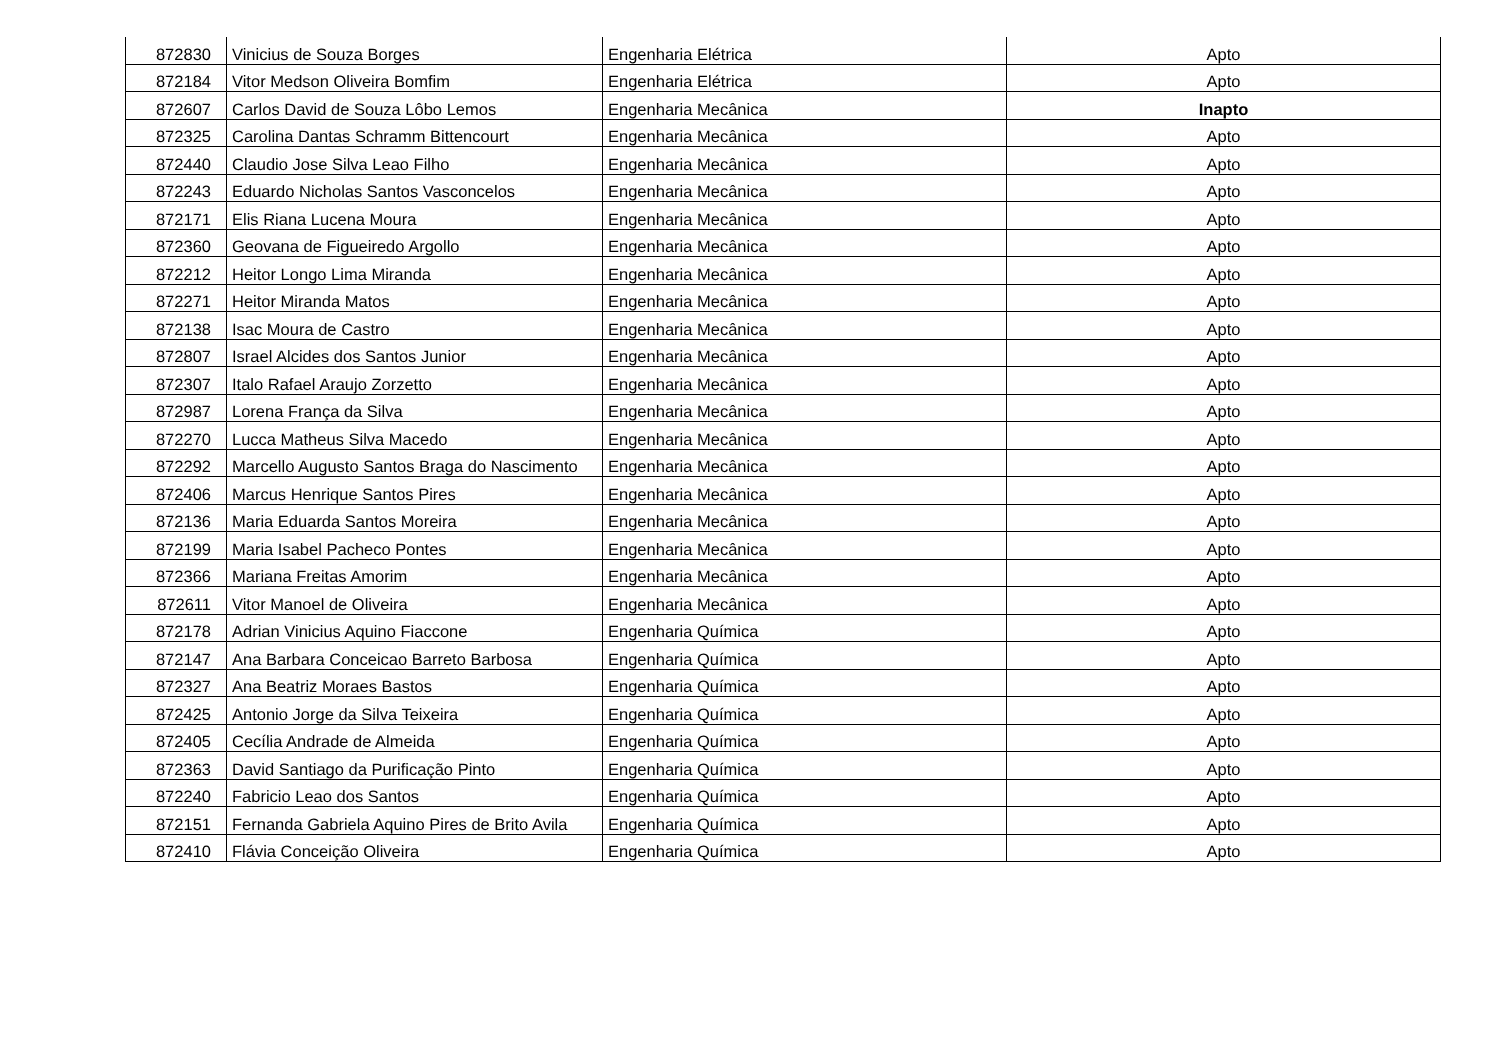| 872830 | Vinicius de Souza Borges | Engenharia Elétrica | Apto |
| 872184 | Vitor Medson Oliveira Bomfim | Engenharia Elétrica | Apto |
| 872607 | Carlos David de Souza Lôbo Lemos | Engenharia Mecânica | Inapto |
| 872325 | Carolina Dantas Schramm Bittencourt | Engenharia Mecânica | Apto |
| 872440 | Claudio Jose Silva Leao Filho | Engenharia Mecânica | Apto |
| 872243 | Eduardo Nicholas Santos Vasconcelos | Engenharia Mecânica | Apto |
| 872171 | Elis Riana Lucena Moura | Engenharia Mecânica | Apto |
| 872360 | Geovana de Figueiredo Argollo | Engenharia Mecânica | Apto |
| 872212 | Heitor Longo Lima Miranda | Engenharia Mecânica | Apto |
| 872271 | Heitor Miranda Matos | Engenharia Mecânica | Apto |
| 872138 | Isac Moura de Castro | Engenharia Mecânica | Apto |
| 872807 | Israel Alcides dos Santos Junior | Engenharia Mecânica | Apto |
| 872307 | Italo Rafael Araujo Zorzetto | Engenharia Mecânica | Apto |
| 872987 | Lorena França da Silva | Engenharia Mecânica | Apto |
| 872270 | Lucca Matheus Silva Macedo | Engenharia Mecânica | Apto |
| 872292 | Marcello Augusto Santos Braga do Nascimento | Engenharia Mecânica | Apto |
| 872406 | Marcus Henrique Santos Pires | Engenharia Mecânica | Apto |
| 872136 | Maria Eduarda Santos Moreira | Engenharia Mecânica | Apto |
| 872199 | Maria Isabel Pacheco Pontes | Engenharia Mecânica | Apto |
| 872366 | Mariana Freitas Amorim | Engenharia Mecânica | Apto |
| 872611 | Vitor Manoel de Oliveira | Engenharia Mecânica | Apto |
| 872178 | Adrian Vinicius Aquino Fiaccone | Engenharia Química | Apto |
| 872147 | Ana Barbara Conceicao Barreto Barbosa | Engenharia Química | Apto |
| 872327 | Ana Beatriz Moraes Bastos | Engenharia Química | Apto |
| 872425 | Antonio Jorge da Silva Teixeira | Engenharia Química | Apto |
| 872405 | Cecília Andrade de Almeida | Engenharia Química | Apto |
| 872363 | David Santiago da Purificação Pinto | Engenharia Química | Apto |
| 872240 | Fabricio Leao dos Santos | Engenharia Química | Apto |
| 872151 | Fernanda Gabriela Aquino Pires de Brito Avila | Engenharia Química | Apto |
| 872410 | Flávia Conceição Oliveira | Engenharia Química | Apto |